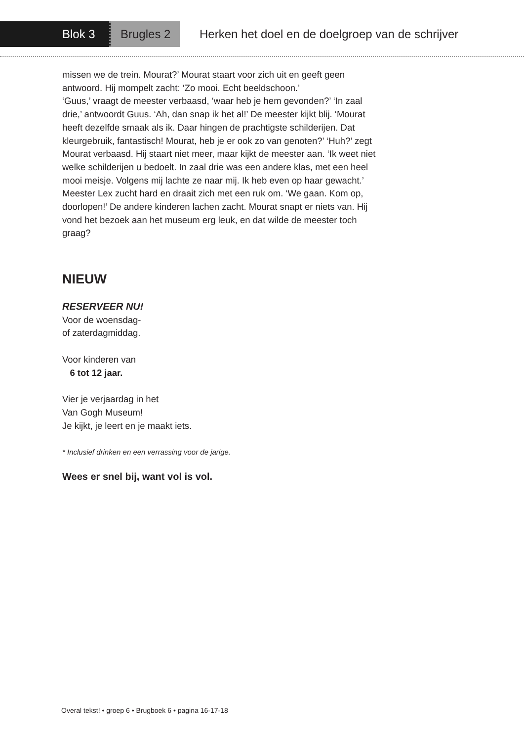Blok 3 Brugles 2
Herken het doel en de doelgroep van de schrijver
missen we de trein. Mourat?’ Mourat staart voor zich uit en geeft geen antwoord. Hij mompelt zacht: ‘Zo mooi. Echt beeldschoon.’
‘Guus,’ vraagt de meester verbaasd, ‘waar heb je hem gevonden?’ ‘In zaal drie,’ antwoordt Guus. ‘Ah, dan snap ik het al!’ De meester kijkt blij. ‘Mourat heeft dezelfde smaak als ik. Daar hingen de prachtigste schilderijen. Dat kleurgebruik, fantastisch! Mourat, heb je er ook zo van genoten?’ ‘Huh?’ zegt Mourat verbaasd. Hij staart niet meer, maar kijkt de meester aan. ‘Ik weet niet welke schilderijen u bedoelt. In zaal drie was een andere klas, met een heel mooi meisje. Volgens mij lachte ze naar mij. Ik heb even op haar gewacht.’
Meester Lex zucht hard en draait zich met een ruk om. ‘We gaan. Kom op, doorlopen!’ De andere kinderen lachen zacht. Mourat snapt er niets van. Hij vond het bezoek aan het museum erg leuk, en dat wilde de meester toch graag?
NIEUW
RESERVEER NU!
Voor de woensdag-
of zaterdagmiddag.
Voor kinderen van
6 tot 12 jaar.
Vier je verjaardag in het
Van Gogh Museum!
Je kijkt, je leert en je maakt iets.
* Inclusief drinken en een verrassing voor de jarige.
Wees er snel bij, want vol is vol.
Overal tekst! • groep 6 • Brugboek 6 • pagina 16-17-18